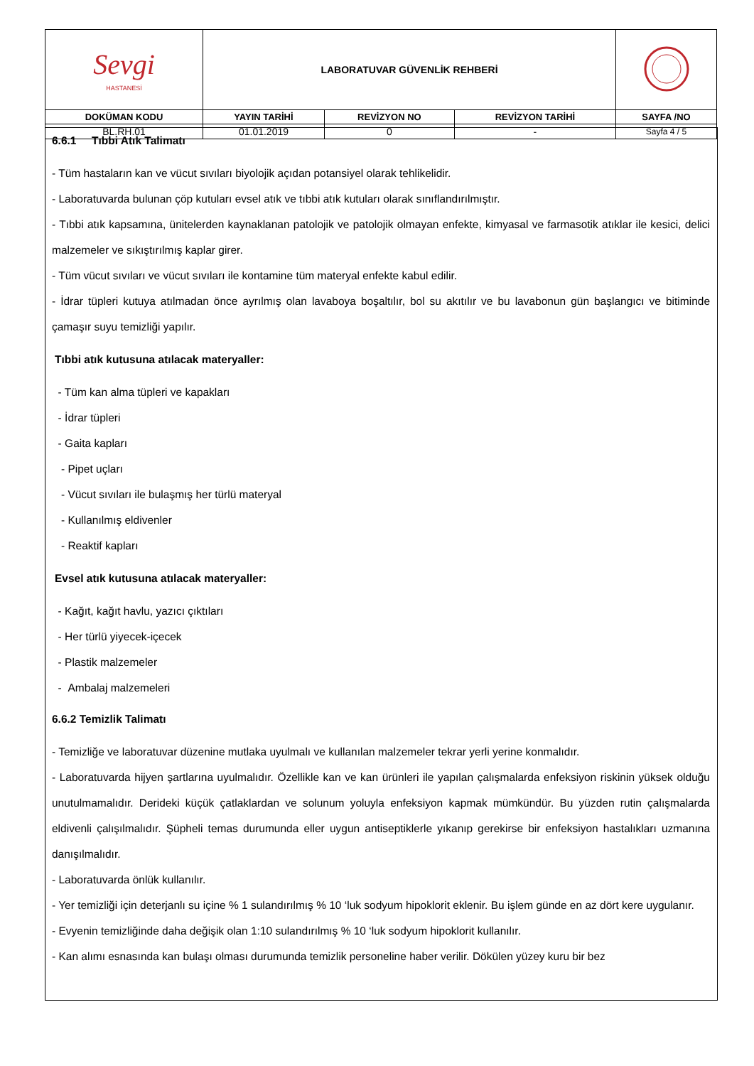| Sevgi HASTANESİ | LABORATUVAR GÜVENLİK REHBERİ | | | |
| DOKÜMAN KODU | YAYIN TARİHİ | REVİZYON NO | REVİZYON TARİHİ | SAYFA /NO |
| BL.RH.01 | 01.01.2019 | 0 | - | Sayfa 4 / 5 |
6.6.1 Tıbbi Atık Talimatı
- Tüm hastaların kan ve vücut sıvıları biyolojik açıdan potansiyel olarak tehlikelidir.
- Laboratuvarda bulunan çöp kutuları evsel atık ve tıbbi atık kutuları olarak sınıflandırılmıştır.
- Tıbbi atık kapsamına, ünitelerden kaynaklanan patolojik ve patolojik olmayan enfekte, kimyasal ve farmasotik atıklar ile kesici, delici malzemeler ve sıkıştırılmış kaplar girer.
- Tüm vücut sıvıları ve vücut sıvıları ile kontamine tüm materyal enfekte kabul edilir.
- İdrar tüpleri kutuya atılmadan önce ayrılmış olan lavaboya boşaltılır, bol su akıtılır ve bu lavabonun gün başlangıcı ve bitiminde çamaşır suyu temizliği yapılır.
Tıbbi atık kutusuna atılacak materyaller:
- Tüm kan alma tüpleri ve kapakları
- İdrar tüpleri
- Gaita kapları
- Pipet uçları
- Vücut sıvıları ile bulaşmış her türlü materyal
- Kullanılmış eldivenler
- Reaktif kapları
Evsel atık kutusuna atılacak materyaller:
- Kağıt, kağıt havlu, yazıcı çıktıları
- Her türlü yiyecek-içecek
- Plastik malzemeler
- Ambalaj malzemeleri
6.6.2 Temizlik Talimatı
- Temizliğe ve laboratuvar düzenine mutlaka uyulmalı ve kullanılan malzemeler tekrar yerli yerine konmalıdır.
- Laboratuvarda hijyen şartlarına uyulmalıdır. Özellikle kan ve kan ürünleri ile yapılan çalışmalarda enfeksiyon riskinin yüksek olduğu unutulmamalıdır. Derideki küçük çatlaklardan ve solunum yoluyla enfeksiyon kapmak mümkündür. Bu yüzden rutin çalışmalarda eldivenli çalışılmalıdır. Şüpheli temas durumunda eller uygun antiseptiklerle yıkanıp gerekirse bir enfeksiyon hastalıkları uzmanına danışılmalıdır.
- Laboratuvarda önlük kullanılır.
- Yer temizliği için deterjanlı su içine % 1 sulandırılmış % 10 ‘luk sodyum hipoklorit eklenir. Bu işlem günde en az dört kere uygulanır.
- Evyenin temizliğinde daha değişik olan 1:10 sulandırılmış % 10 ‘luk sodyum hipoklorit kullanılır.
- Kan alımı esnasında kan bulaşı olması durumunda temizlik personeline haber verilir. Dökülen yüzey kuru bir bez